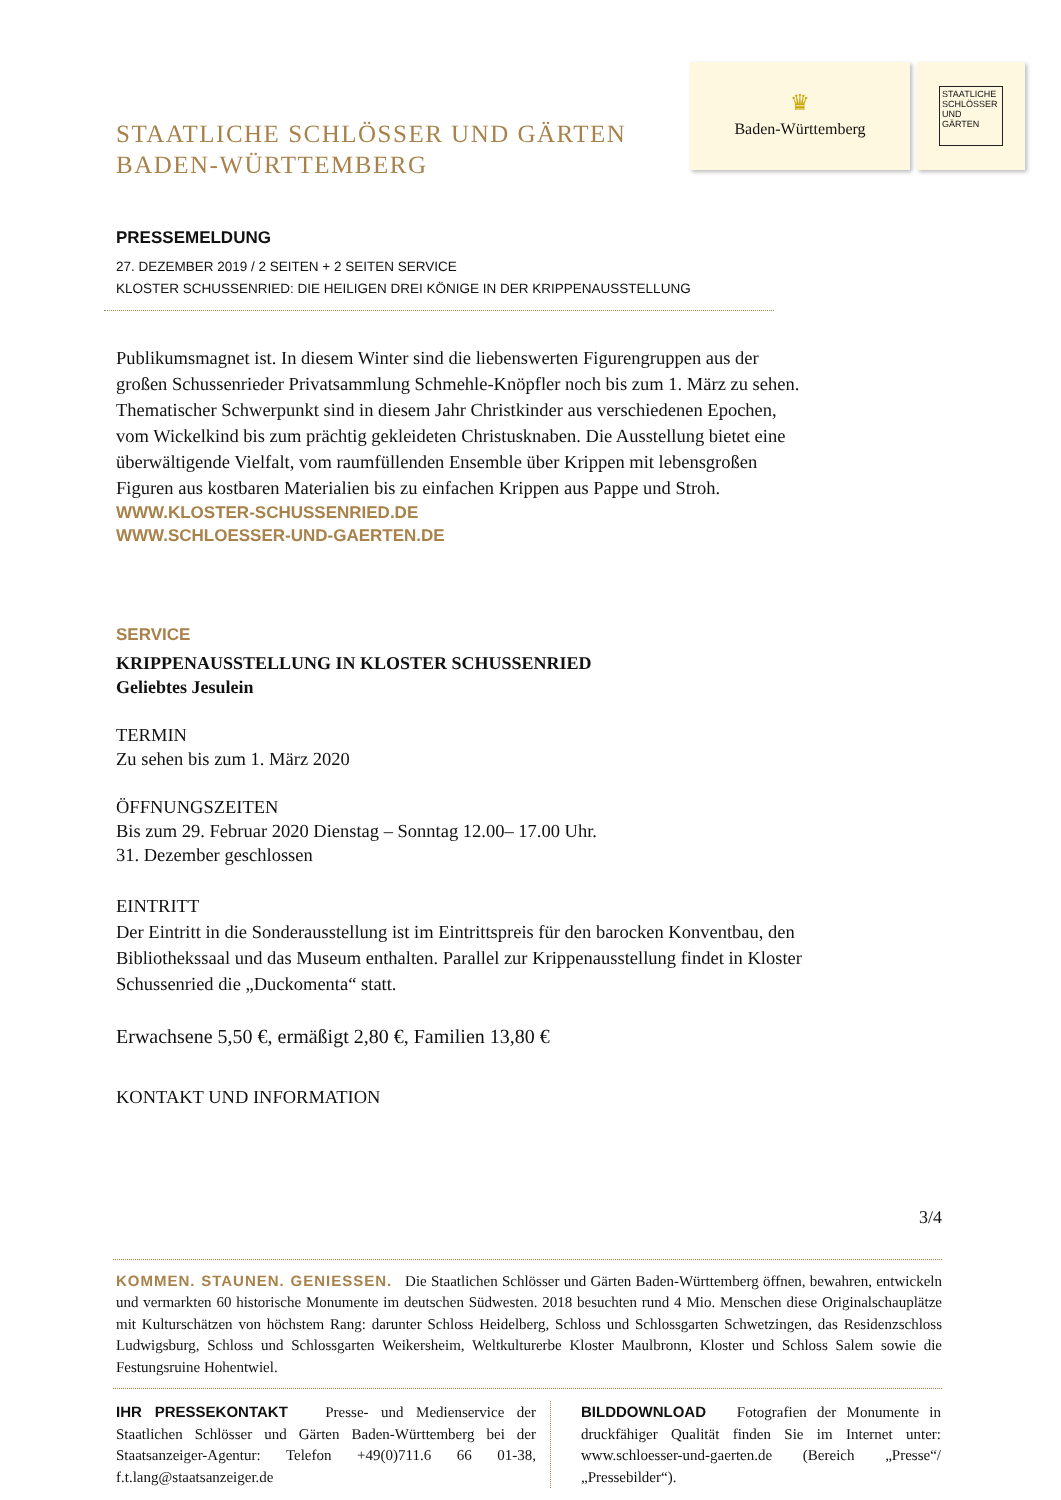STAATLICHE SCHLÖSSER UND GÄRTEN
BADEN-WÜRTTEMBERG
♛
Baden-Württemberg
STAATLICHE SCHLÖSSER UND GÄRTEN
PRESSEMELDUNG
27. DEZEMBER 2019 / 2 SEITEN + 2 SEITEN SERVICE
KLOSTER SCHUSSENRIED: DIE HEILIGEN DREI KÖNIGE IN DER KRIPPENAUSSTELLUNG
Publikumsmagnet ist. In diesem Winter sind die liebenswerten Figurengruppen aus der großen Schussenrieder Privatsammlung Schmehle-Knöpfler noch bis zum 1. März zu sehen. Thematischer Schwerpunkt sind in diesem Jahr Christkinder aus verschiedenen Epochen, vom Wickelkind bis zum prächtig gekleideten Christusknaben. Die Ausstellung bietet eine überwältigende Vielfalt, vom raumfüllenden Ensemble über Krippen mit lebensgroßen Figuren aus kostbaren Materialien bis zu einfachen Krippen aus Pappe und Stroh.
WWW.KLOSTER-SCHUSSENRIED.DE
WWW.SCHLOESSER-UND-GAERTEN.DE
SERVICE
KRIPPENAUSSTELLUNG IN KLOSTER SCHUSSENRIED
Geliebtes Jesulein
TERMIN
Zu sehen bis zum 1. März 2020
ÖFFNUNGSZEITEN
Bis zum 29. Februar 2020 Dienstag – Sonntag 12.00– 17.00 Uhr.
31. Dezember geschlossen
EINTRITT
Der Eintritt in die Sonderausstellung ist im Eintrittspreis für den barocken Konventbau, den Bibliothekssaal und das Museum enthalten. Parallel zur Krippenausstellung findet in Kloster Schussenried die „Duckomenta“ statt.
Erwachsene 5,50 €, ermäßigt 2,80 €, Familien 13,80 €
KONTAKT UND INFORMATION
3/4
KOMMEN. STAUNEN. GENIESSEN. Die Staatlichen Schlösser und Gärten Baden-Württemberg öffnen, bewahren, entwickeln und vermarkten 60 historische Monumente im deutschen Südwesten. 2018 besuchten rund 4 Mio. Menschen diese Originalschauplätze mit Kulturschätzen von höchstem Rang: darunter Schloss Heidelberg, Schloss und Schlossgarten Schwetzingen, das Residenzschloss Ludwigsburg, Schloss und Schlossgarten Weikersheim, Weltkulturerbe Kloster Maulbronn, Kloster und Schloss Salem sowie die Festungsruine Hohentwiel.
IHR PRESSEKONTAKT Presse- und Medienservice der Staatlichen Schlösser und Gärten Baden-Württemberg bei der Staatsanzeiger-Agentur: Telefon +49(0)711.6 66 01-38, f.t.lang@staatsanzeiger.de
BILDDOWNLOAD Fotografien der Monumente in druckfähiger Qualität finden Sie im Internet unter: www.schloesser-und-gaerten.de (Bereich „Presse“/„Pressebilder“).